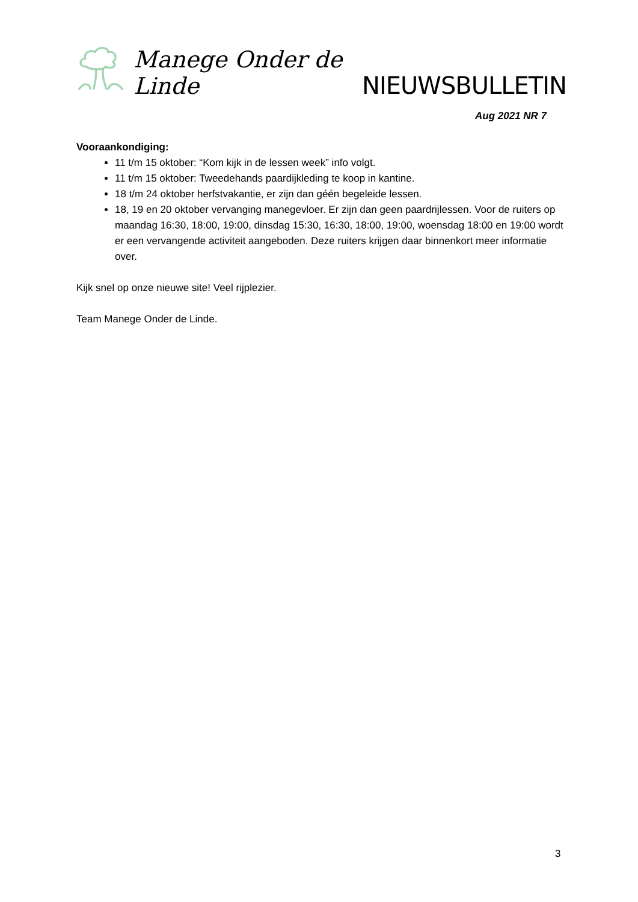Manege Onder de Linde NIEUWSBULLETIN
Aug 2021 NR 7
Vooraankondiging:
11 t/m 15 oktober: “Kom kijk in de lessen week” info volgt.
11 t/m 15 oktober: Tweedehands paardijkleding te koop in kantine.
18 t/m 24 oktober herfstvakantie, er zijn dan géén begeleide lessen.
18, 19 en 20 oktober vervanging manegevloer. Er zijn dan geen paardrijlessen. Voor de ruiters op maandag 16:30, 18:00, 19:00, dinsdag 15:30, 16:30, 18:00, 19:00, woensdag 18:00 en 19:00 wordt er een vervangende activiteit aangeboden. Deze ruiters krijgen daar binnenkort meer informatie over.
Kijk snel op onze nieuwe site! Veel rijplezier.
Team Manege Onder de Linde.
3